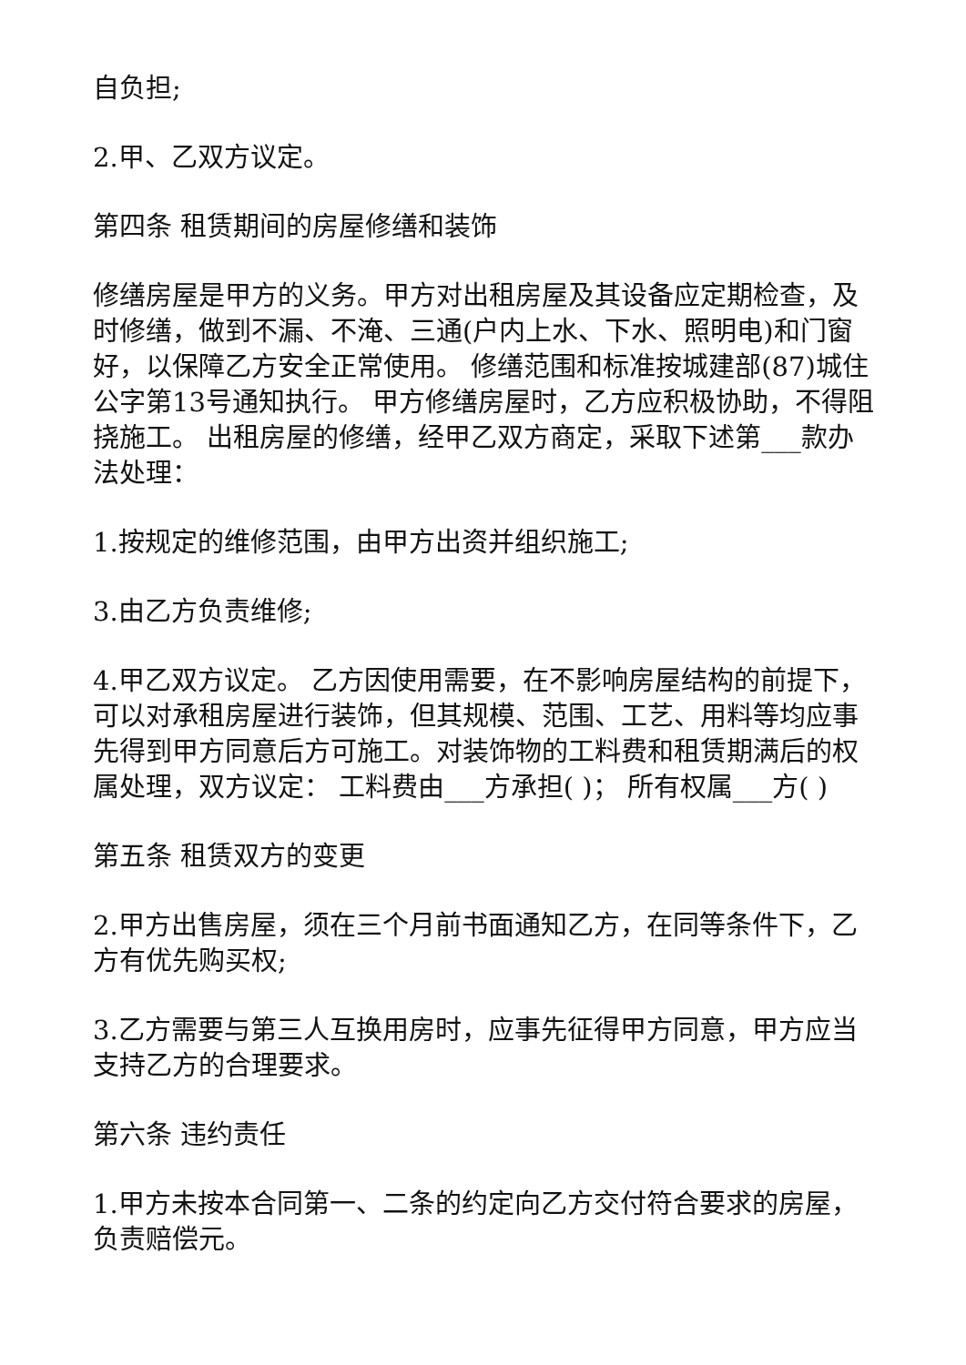自负担;
2.甲、乙双方议定。
第四条 租赁期间的房屋修缮和装饰
修缮房屋是甲方的义务。甲方对出租房屋及其设备应定期检查，及时修缮，做到不漏、不淹、三通(户内上水、下水、照明电)和门窗好，以保障乙方安全正常使用。 修缮范围和标准按城建部(87)城住公字第13号通知执行。 甲方修缮房屋时，乙方应积极协助，不得阻挠施工。 出租房屋的修缮，经甲乙双方商定，采取下述第___款办法处理：
1.按规定的维修范围，由甲方出资并组织施工;
3.由乙方负责维修;
4.甲乙双方议定。 乙方因使用需要，在不影响房屋结构的前提下，可以对承租房屋进行装饰，但其规模、范围、工艺、用料等均应事先得到甲方同意后方可施工。对装饰物的工料费和租赁期满后的权属处理，双方议定： 工料费由___方承担( )； 所有权属___方( )
第五条 租赁双方的变更
2.甲方出售房屋，须在三个月前书面通知乙方，在同等条件下，乙方有优先购买权;
3.乙方需要与第三人互换用房时，应事先征得甲方同意，甲方应当支持乙方的合理要求。
第六条 违约责任
1.甲方未按本合同第一、二条的约定向乙方交付符合要求的房屋，负责赔偿元。